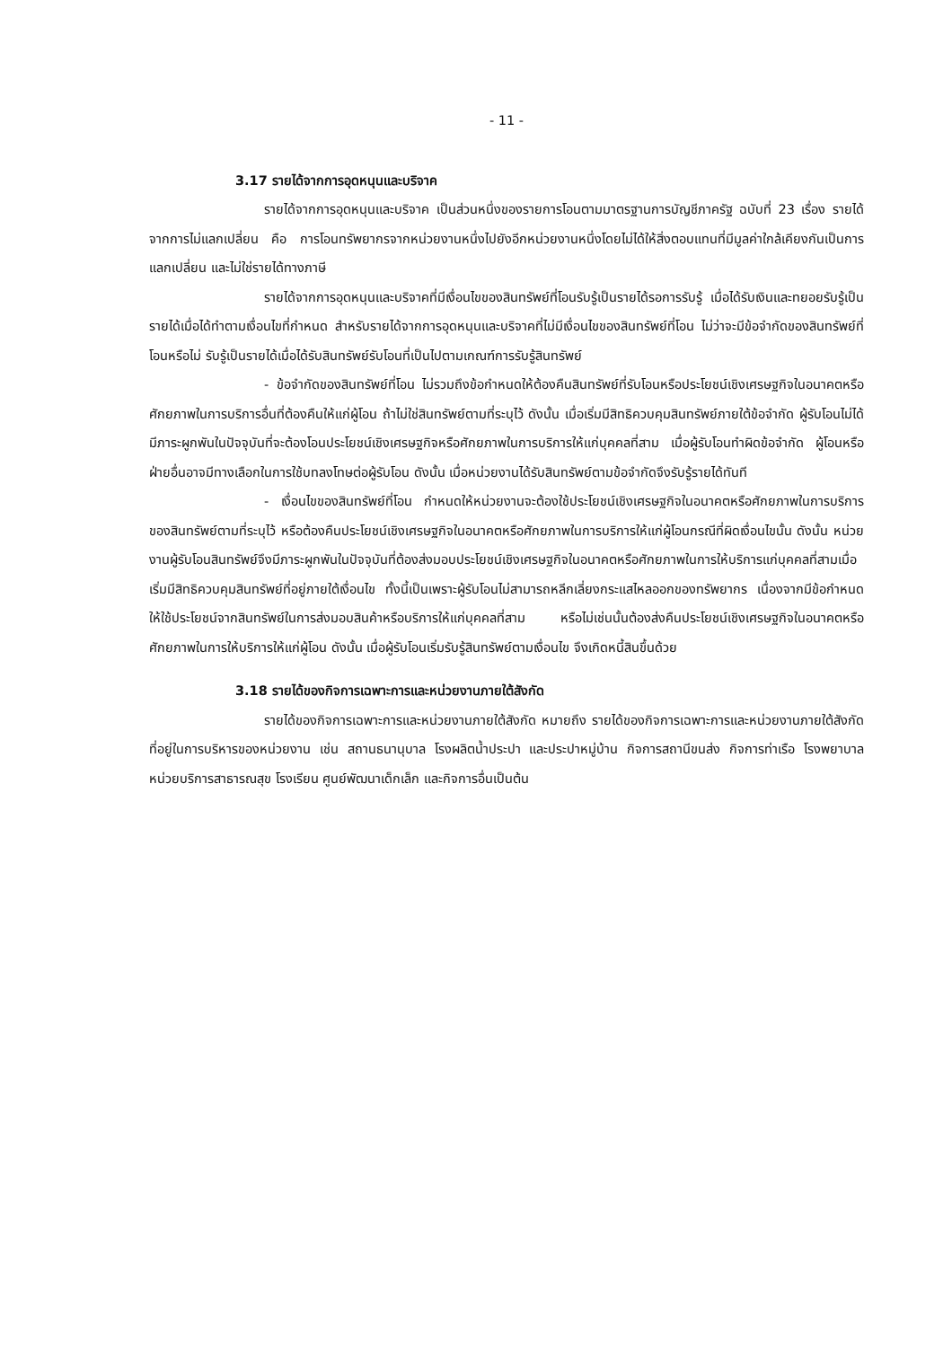- 11 -
3.17 รายได้จากการอุดหนุนและบริจาค
รายได้จากการอุดหนุนและบริจาค เป็นส่วนหนึ่งของรายการโอนตามมาตรฐานการบัญชีภาครัฐ ฉบับที่ 23 เรื่อง รายได้จากการไม่แลกเปลี่ยน คือ การโอนทรัพยากรจากหน่วยงานหนึ่งไปยังอีกหน่วยงานหนึ่งโดยไม่ได้ให้สิ่งตอบแทนที่มีมูลค่าใกล้เคียงกันเป็นการแลกเปลี่ยน และไม่ใช่รายได้ทางภาษี
รายได้จากการอุดหนุนและบริจาคที่มีเงื่อนไขของสินทรัพย์ที่โอนรับรู้เป็นรายได้รอการรับรู้ เมื่อได้รับเงินและทยอยรับรู้เป็นรายได้เมื่อได้ทำตามเงื่อนไขที่กำหนด สำหรับรายได้จากการอุดหนุนและบริจาคที่ไม่มีเงื่อนไขของสินทรัพย์ที่โอน ไม่ว่าจะมีข้อจำกัดของสินทรัพย์ที่โอนหรือไม่ รับรู้เป็นรายได้เมื่อได้รับสินทรัพย์รับโอนที่เป็นไปตามเกณฑ์การรับรู้สินทรัพย์
- ข้อจำกัดของสินทรัพย์ที่โอน ไม่รวมถึงข้อกำหนดให้ต้องคืนสินทรัพย์ที่รับโอนหรือประโยชน์เชิงเศรษฐกิจในอนาคตหรือศักยภาพในการบริการอื่นที่ต้องคืนให้แก่ผู้โอน ถ้าไม่ใช่สินทรัพย์ตามที่ระบุไว้ ดังนั้น เมื่อเริ่มมีสิทธิควบคุมสินทรัพย์ภายใต้ข้อจำกัด ผู้รับโอนไม่ได้มีภาระผูกพันในปัจจุบันที่จะต้องโอนประโยชน์เชิงเศรษฐกิจหรือศักยภาพในการบริการให้แก่บุคคลที่สาม เมื่อผู้รับโอนทำผิดข้อจำกัด ผู้โอนหรือฝ่ายอื่นอาจมีทางเลือกในการใช้บทลงโทษต่อผู้รับโอน ดังนั้น เมื่อหน่วยงานได้รับสินทรัพย์ตามข้อจำกัดจึงรับรู้รายได้ทันที
- เงื่อนไขของสินทรัพย์ที่โอน กำหนดให้หน่วยงานจะต้องใช้ประโยชน์เชิงเศรษฐกิจในอนาคตหรือศักยภาพในการบริการของสินทรัพย์ตามที่ระบุไว้ หรือต้องคืนประโยชน์เชิงเศรษฐกิจในอนาคตหรือศักยภาพในการบริการให้แก่ผู้โอนกรณีที่ผิดเงื่อนไขนั้น ดังนั้น หน่วยงานผู้รับโอนสินทรัพย์จึงมีภาระผูกพันในปัจจุบันที่ต้องส่งมอบประโยชน์เชิงเศรษฐกิจในอนาคตหรือศักยภาพในการให้บริการแก่บุคคลที่สามเมื่อเริ่มมีสิทธิควบคุมสินทรัพย์ที่อยู่ภายใต้เงื่อนไข ทั้งนี้เป็นเพราะผู้รับโอนไม่สามารถหลีกเลี่ยงกระแสไหลออกของทรัพยากร เนื่องจากมีข้อกำหนดให้ใช้ประโยชน์จากสินทรัพย์ในการส่งมอบสินค้าหรือบริการให้แก่บุคคลที่สาม หรือไม่เช่นนั้นต้องส่งคืนประโยชน์เชิงเศรษฐกิจในอนาคตหรือศักยภาพในการให้บริการให้แก่ผู้โอน ดังนั้น เมื่อผู้รับโอนเริ่มรับรู้สินทรัพย์ตามเงื่อนไข จึงเกิดหนี้สินขึ้นด้วย
3.18 รายได้ของกิจการเฉพาะการและหน่วยงานภายใต้สังกัด
รายได้ของกิจการเฉพาะการและหน่วยงานภายใต้สังกัด หมายถึง รายได้ของกิจการเฉพาะการและหน่วยงานภายใต้สังกัดที่อยู่ในการบริหารของหน่วยงาน เช่น สถานธนานุบาล โรงผลิตน้ำประปา และประปาหมู่บ้าน กิจการสถานีขนส่ง กิจการท่าเรือ โรงพยาบาล หน่วยบริการสาธารณสุข โรงเรียน ศูนย์พัฒนาเด็กเล็ก และกิจการอื่นเป็นต้น